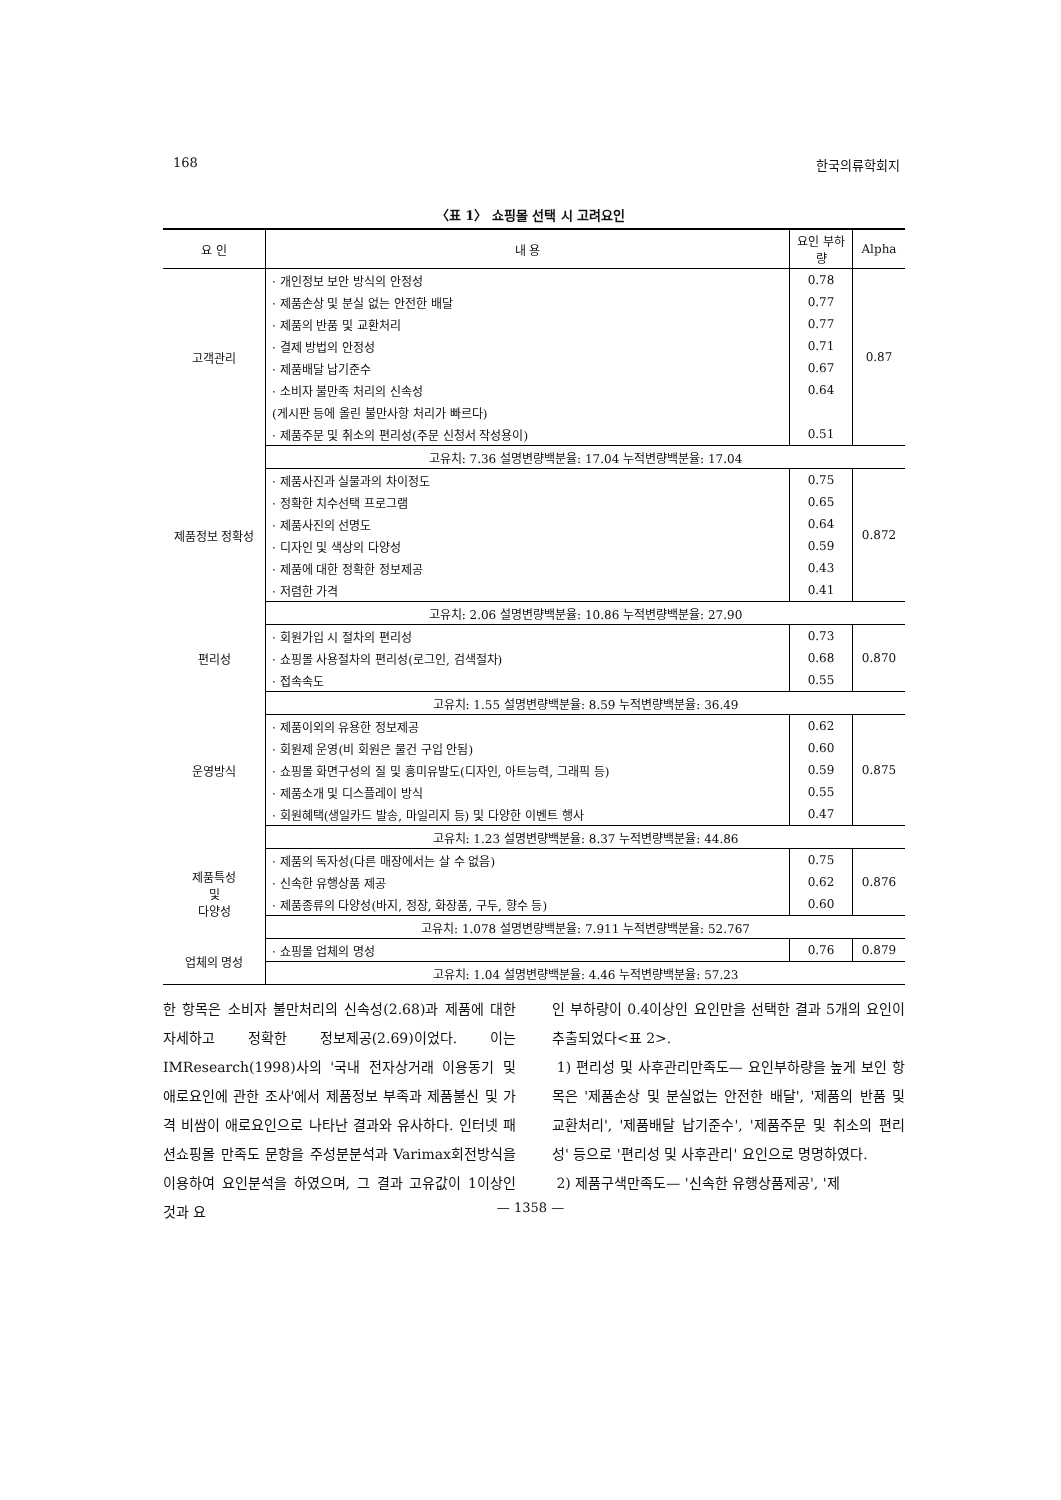168 한국의류학회지
〈표 1〉 쇼핑몰 선택 시 고려요인
| 요 인 | 내 용 | 요인 부하량 | Alpha |
| --- | --- | --- | --- |
| 고객관리 | · 개인정보 보안 방식의 안정성 | 0.78 | 0.87 |
| | · 제품손상 및 분실 없는 안전한 배달 | 0.77 | |
| | · 제품의 반품 및 교환처리 | 0.77 | |
| | · 결제 방법의 안정성 | 0.71 | |
| | · 제품배달 납기준수 | 0.67 | |
| | · 소비자 불만족 처리의 신속성 | 0.64 | |
| | (게시판 등에 올린 불만사항 처리가 빠르다) | | |
| | · 제품주문 및 취소의 편리성(주문 신청서 작성용이) | 0.51 | |
| | 고유치: 7.36 설명변량백분율: 17.04 누적변량백분율: 17.04 | | |
| 제품정보 정확성 | · 제품사진과 실물과의 차이정도 | 0.75 | 0.872 |
| | · 정확한 치수선택 프로그램 | 0.65 | |
| | · 제품사진의 선명도 | 0.64 | |
| | · 디자인 및 색상의 다양성 | 0.59 | |
| | · 제품에 대한 정확한 정보제공 | 0.43 | |
| | · 저렴한 가격 | 0.41 | |
| | 고유치: 2.06 설명변량백분율: 10.86 누적변량백분율: 27.90 | | |
| 편리성 | · 회원가입 시 절차의 편리성 | 0.73 | 0.870 |
| | · 쇼핑몰 사용절차의 편리성(로그인, 검색절차) | 0.68 | |
| | · 접속속도 | 0.55 | |
| | 고유치: 1.55 설명변량백분율: 8.59 누적변량백분율: 36.49 | | |
| 운영방식 | · 제품이외의 유용한 정보제공 | 0.62 | 0.875 |
| | · 회원제 운영(비 회원은 물건 구입 안됨) | 0.60 | |
| | · 쇼핑몰 화면구성의 질 및 흥미유발도(디자인, 아트능력, 그래픽 등) | 0.59 | |
| | · 제품소개 및 디스플레이 방식 | 0.55 | |
| | · 회원혜택(생일카드 발송, 마일리지 등) 및 다양한 이벤트 행사 | 0.47 | |
| | 고유치: 1.23 설명변량백분율: 8.37 누적변량백분율: 44.86 | | |
| 제품특성 및 다양성 | · 제품의 독자성(다른 매장에서는 살 수 없음) | 0.75 | 0.876 |
| | · 신속한 유행상품 제공 | 0.62 | |
| | · 제품종류의 다양성(바지, 정장, 화장품, 구두, 향수 등) | 0.60 | |
| | 고유치: 1.078 설명변량백분율: 7.911 누적변량백분율: 52.767 | | |
| 업체의 명성 | · 쇼핑몰 업체의 명성 | 0.76 | 0.879 |
| | 고유치: 1.04 설명변량백분율: 4.46 누적변량백분율: 57.23 | | |
한 항목은 소비자 불만처리의 신속성(2.68)과 제품에 대한 자세하고 정확한 정보제공(2.69)이었다. 이는 IMResearch(1998)사의 '국내 전자상거래 이용동기 및 애로요인에 관한 조사'에서 제품정보 부족과 제품불신 및 가격 비쌈이 애로요인으로 나타난 결과와 유사하다. 인터넷 패션쇼핑몰 만족도 문항을 주성분분석과 Varimax회전방식을 이용하여 요인분석을 하였으며, 그 결과 고유값이 1이상인 것과 요
인 부하량이 0.4이상인 요인만을 선택한 결과 5개의 요인이 추출되었다<표 2>.
1) 편리성 및 사후관리만족도— 요인부하량을 높게 보인 항목은 '제품손상 및 분실없는 안전한 배달', '제품의 반품 및 교환처리', '제품배달 납기준수', '제품주문 및 취소의 편리성' 등으로 '편리성 및 사후관리' 요인으로 명명하였다.
2) 제품구색만족도— '신속한 유행상품제공', '제
— 1358 —